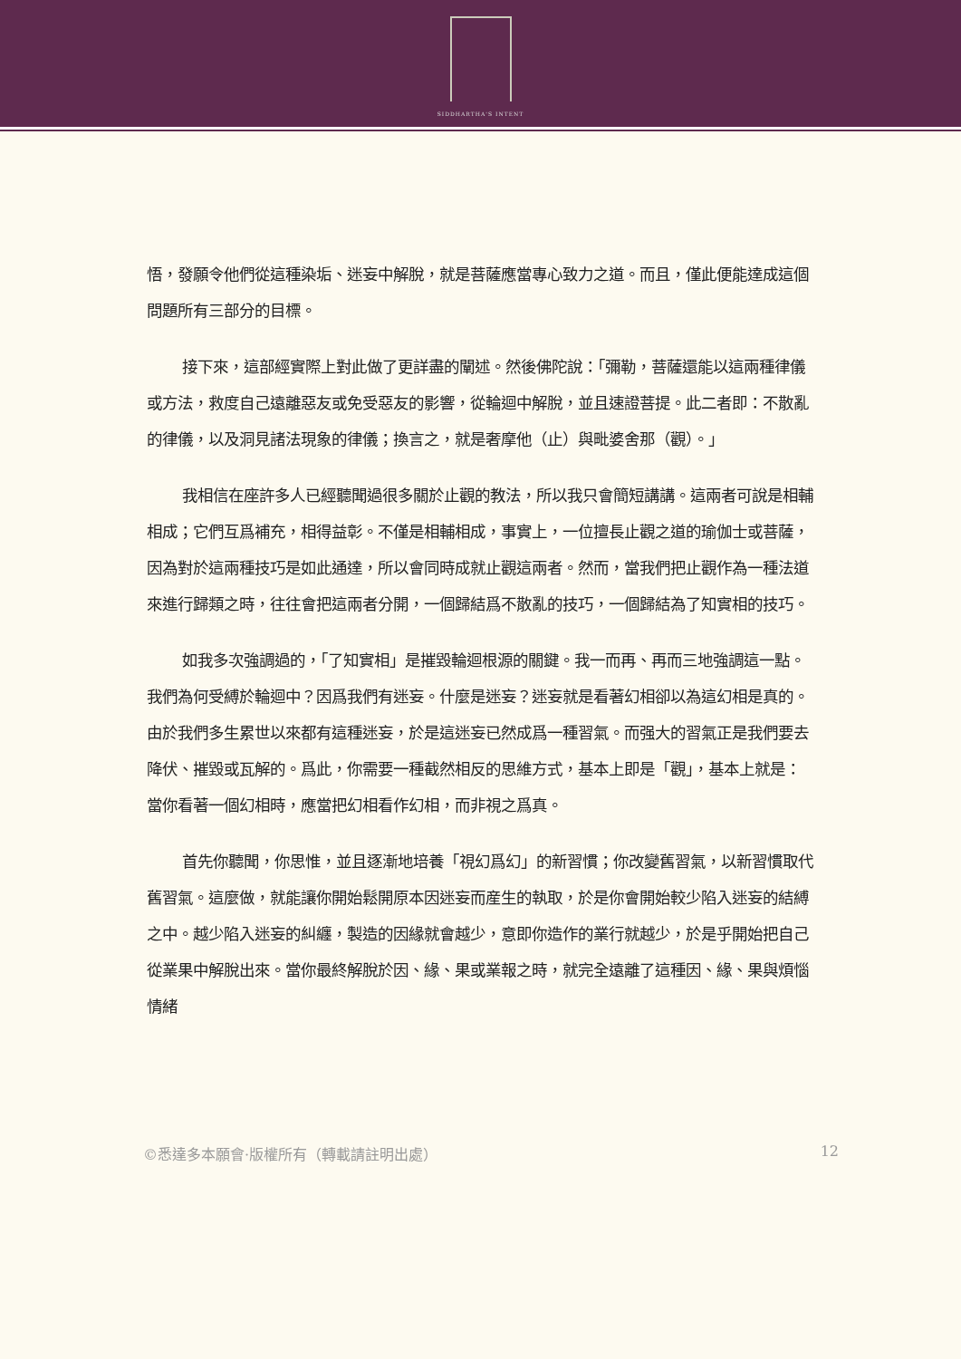SIDDHARTHA'S INTENT
悟，發願令他們從這種染垢、迷妄中解脫，就是菩薩應當專心致力之道。而且，僅此便能達成這個問題所有三部分的目標。
接下來，這部經實際上對此做了更詳盡的闡述。然後佛陀說：「彌勒，菩薩還能以這兩種律儀或方法，救度自己遠離惡友或免受惡友的影響，從輪迴中解脫，並且速證菩提。此二者即：不散亂的律儀，以及洞見諸法現象的律儀；換言之，就是奢摩他（止）與毗婆舍那（觀）。」
我相信在座許多人已經聽聞過很多關於止觀的教法，所以我只會簡短講講。這兩者可說是相輔相成；它們互爲補充，相得益彰。不僅是相輔相成，事實上，一位擅長止觀之道的瑜伽士或菩薩，因為對於這兩種技巧是如此通達，所以會同時成就止觀這兩者。然而，當我們把止觀作為一種法道來進行歸類之時，往往會把這兩者分開，一個歸結爲不散亂的技巧，一個歸結為了知實相的技巧。
如我多次強調過的，「了知實相」是摧毀輪迴根源的關鍵。我一而再、再而三地強調這一點。我們為何受縛於輪迴中？因爲我們有迷妄。什麼是迷妄？迷妄就是看著幻相卻以為這幻相是真的。由於我們多生累世以來都有這種迷妄，於是這迷妄已然成爲一種習氣。而强大的習氣正是我們要去降伏、摧毀或瓦解的。爲此，你需要一種截然相反的思維方式，基本上即是「觀」，基本上就是：當你看著一個幻相時，應當把幻相看作幻相，而非視之爲真。
首先你聽聞，你思惟，並且逐漸地培養「視幻爲幻」的新習慣；你改變舊習氣，以新習慣取代舊習氣。這麼做，就能讓你開始鬆開原本因迷妄而産生的執取，於是你會開始較少陷入迷妄的結縛之中。越少陷入迷妄的糾纏，製造的因緣就會越少，意即你造作的業行就越少，於是乎開始把自己從業果中解脫出來。當你最終解脫於因、緣、果或業報之時，就完全遠離了這種因、緣、果與煩惱情緒
©悉達多本願會·版權所有（轉載請註明出處） 12